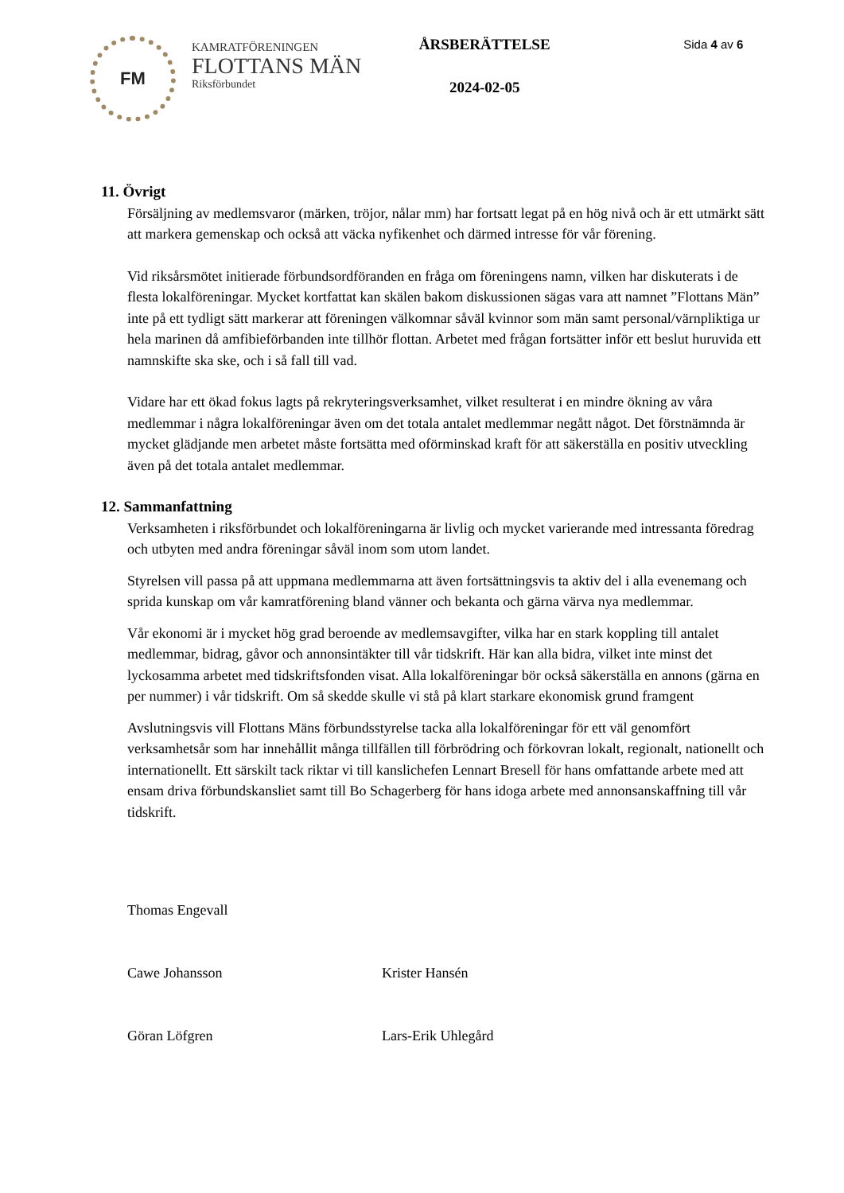FM
KAMRATFÖRENINGEN
FLOTTANS MÄN
Riksförbundet
ÅRSBERÄTTELSE
2024-02-05
Sida 4 av 6
11. Övrigt
Försäljning av medlemsvaror (märken, tröjor, nålar mm) har fortsatt legat på en hög nivå och är ett utmärkt sätt att markera gemenskap och också att väcka nyfikenhet och därmed intresse för vår förening.
Vid riksårsmötet initierade förbundsordföranden en fråga om föreningens namn, vilken har diskuterats i de flesta lokalföreningar. Mycket kortfattat kan skälen bakom diskussionen sägas vara att namnet ”Flottans Män” inte på ett tydligt sätt markerar att föreningen välkomnar såväl kvinnor som män samt personal/värnpliktiga ur hela marinen då amfibieförbanden inte tillhör flottan. Arbetet med frågan fortsätter inför ett beslut huruvida ett namnskifte ska ske, och i så fall till vad.
Vidare har ett ökad fokus lagts på rekryteringsverksamhet, vilket resulterat i en mindre ökning av våra medlemmar i några lokalföreningar även om det totala antalet medlemmar negått något. Det förstnämnda är mycket glädjande men arbetet måste fortsätta med oförminskad kraft för att säkerställa en positiv utveckling även på det totala antalet medlemmar.
12. Sammanfattning
Verksamheten i riksförbundet och lokalföreningarna är livlig och mycket varierande med intressanta föredrag och utbyten med andra föreningar såväl inom som utom landet.
Styrelsen vill passa på att uppmana medlemmarna att även fortsättningsvis ta aktiv del i alla evenemang och sprida kunskap om vår kamratförening bland vänner och bekanta och gärna värva nya medlemmar.
Vår ekonomi är i mycket hög grad beroende av medlemsavgifter, vilka har en stark koppling till antalet medlemmar, bidrag, gåvor och annonsintäkter till vår tidskrift. Här kan alla bidra, vilket inte minst det lyckosamma arbetet med tidskriftsfonden visat. Alla lokalföreningar bör också säkerställa en annons (gärna en per nummer) i vår tidskrift. Om så skedde skulle vi stå på klart starkare ekonomisk grund framgent
Avslutningsvis vill Flottans Mäns förbundsstyrelse tacka alla lokalföreningar för ett väl genomfört verksamhetsår som har innehållit många tillfällen till förbrödring och förkovran lokalt, regionalt, nationellt och internationellt. Ett särskilt tack riktar vi till kanslichefen Lennart Bresell för hans omfattande arbete med att ensam driva förbundskansliet samt till Bo Schagerberg för hans idoga arbete med annonsanskaffning till vår tidskrift.
Thomas Engevall
Cawe Johansson Krister Hansén
Göran Löfgren Lars-Erik Uhlegård